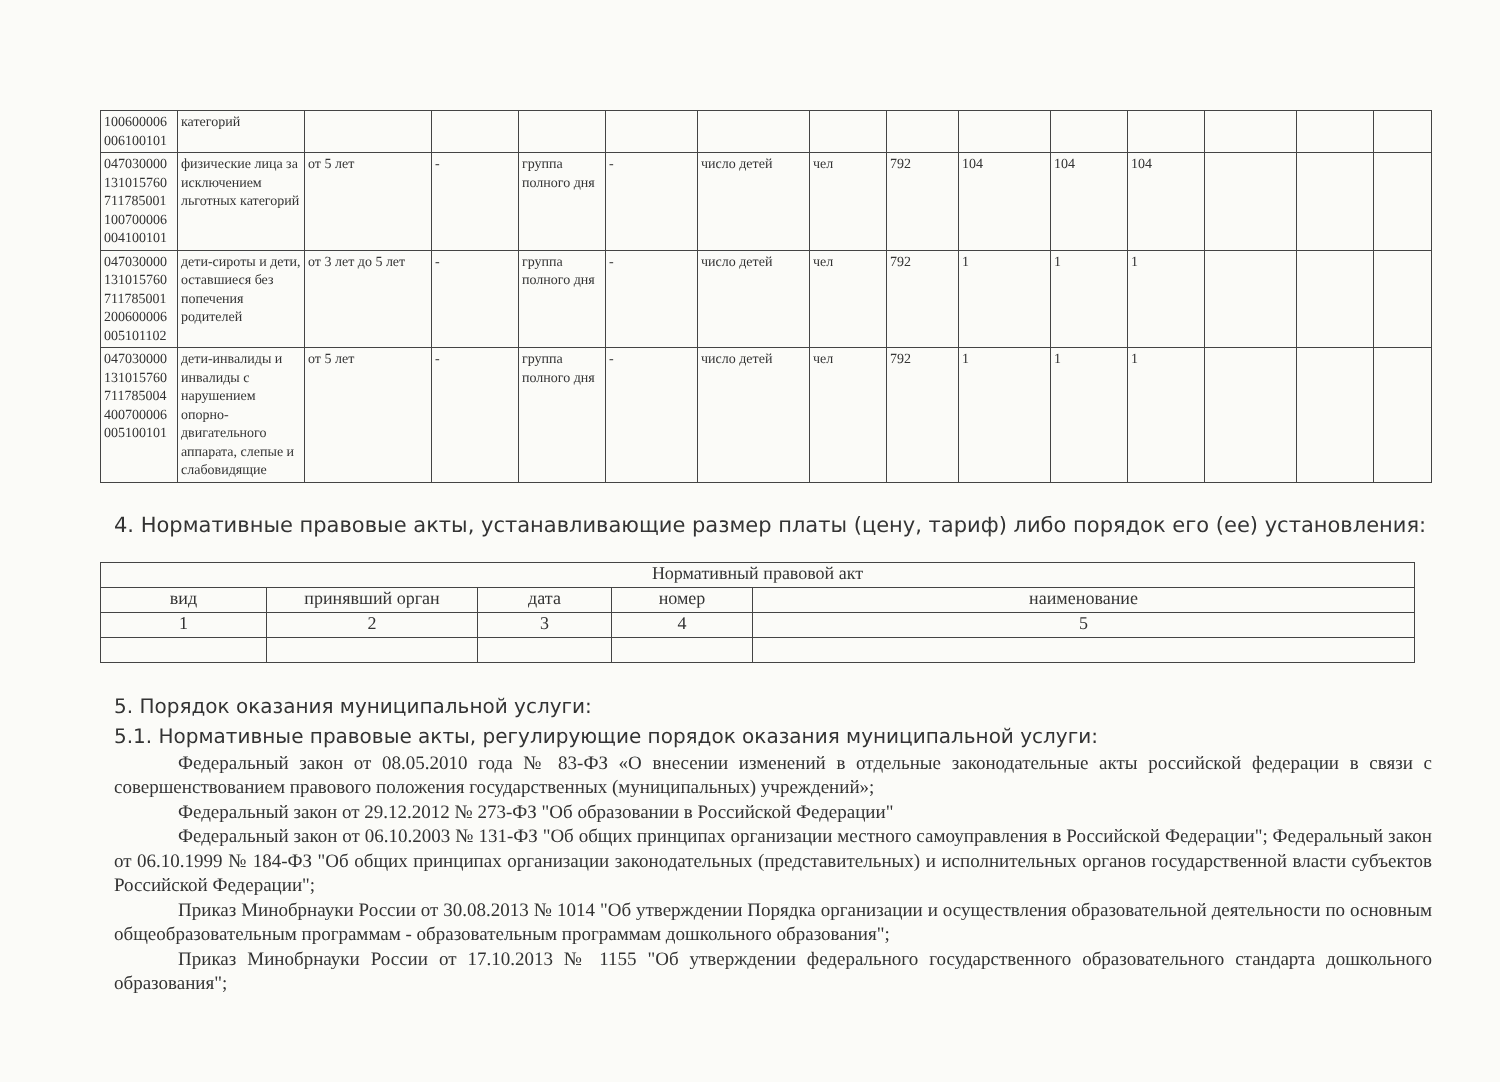| 100600006 006100101 | категорий | | | | | | | | | | | | | |
| 047030000 131015760 711785001 100700006 004100101 | физические лица за исключением льготных категорий | от 5 лет | - | группа полного дня | - | число детей | чел | 792 | 104 | 104 | 104 | | | |
| 047030000 131015760 711785001 200600006 005101102 | дети-сироты и дети, оставшиеся без попечения родителей | от 3 лет до 5 лет | - | группа полного дня | - | число детей | чел | 792 | 1 | 1 | 1 | | | |
| 047030000 131015760 711785004 400700006 005100101 | дети-инвалиды и инвалиды с нарушением опорно-двигательного аппарата, слепые и слабовидящие | от 5 лет | - | группа полного дня | - | число детей | чел | 792 | 1 | 1 | 1 | | | |
4. Нормативные правовые акты, устанавливающие размер платы (цену, тариф) либо порядок его (ее) установления:
| Нормативный правовой акт | | | | |
| --- | --- | --- | --- | --- |
| вид | принявший орган | дата | номер | наименование |
| 1 | 2 | 3 | 4 | 5 |
5. Порядок оказания муниципальной услуги:
5.1. Нормативные правовые акты, регулирующие порядок оказания муниципальной услуги:
Федеральный закон от 08.05.2010 года № 83-ФЗ «О внесении изменений в отдельные законодательные акты российской федерации в связи с совершенствованием правового положения государственных (муниципальных) учреждений»;
Федеральный закон от 29.12.2012 № 273-ФЗ "Об образовании в Российской Федерации"
Федеральный закон от 06.10.2003 № 131-ФЗ "Об общих принципах организации местного самоуправления в Российской Федерации"; Федеральный закон от 06.10.1999 № 184-ФЗ "Об общих принципах организации законодательных (представительных) и исполнительных органов государственной власти субъектов Российской Федерации";
Приказ Минобрнауки России от 30.08.2013 № 1014 "Об утверждении Порядка организации и осуществления образовательной деятельности по основным общеобразовательным программам - образовательным программам дошкольного образования";
Приказ Минобрнауки России от 17.10.2013 № 1155 "Об утверждении федерального государственного образовательного стандарта дошкольного образования";